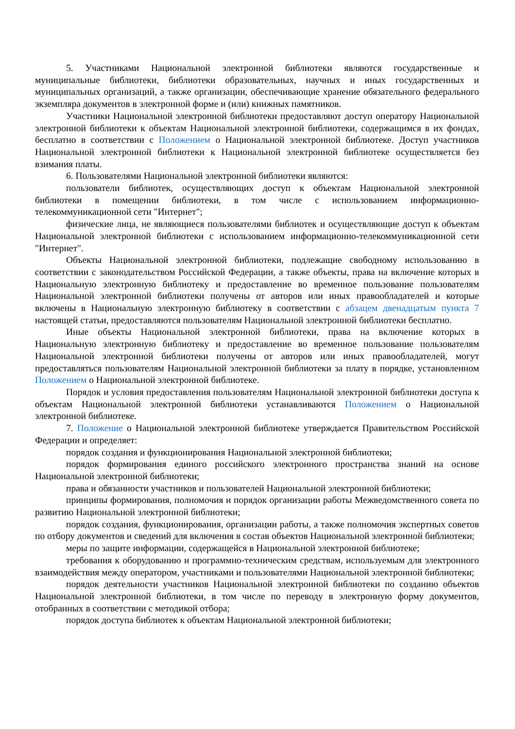5. Участниками Национальной электронной библиотеки являются государственные и муниципальные библиотеки, библиотеки образовательных, научных и иных государственных и муниципальных организаций, а также организации, обеспечивающие хранение обязательного федерального экземпляра документов в электронной форме и (или) книжных памятников.
Участники Национальной электронной библиотеки предоставляют доступ оператору Национальной электронной библиотеки к объектам Национальной электронной библиотеки, содержащимся в их фондах, бесплатно в соответствии с Положением о Национальной электронной библиотеке. Доступ участников Национальной электронной библиотеки к Национальной электронной библиотеке осуществляется без взимания платы.
6. Пользователями Национальной электронной библиотеки являются:
пользователи библиотек, осуществляющих доступ к объектам Национальной электронной библиотеки в помещении библиотеки, в том числе с использованием информационно-телекоммуникационной сети "Интернет";
физические лица, не являющиеся пользователями библиотек и осуществляющие доступ к объектам Национальной электронной библиотеки с использованием информационно-телекоммуникационной сети "Интернет".
Объекты Национальной электронной библиотеки, подлежащие свободному использованию в соответствии с законодательством Российской Федерации, а также объекты, права на включение которых в Национальную электронную библиотеку и предоставление во временное пользование пользователям Национальной электронной библиотеки получены от авторов или иных правообладателей и которые включены в Национальную электронную библиотеку в соответствии с абзацем двенадцатым пункта 7 настоящей статьи, предоставляются пользователям Национальной электронной библиотеки бесплатно.
Иные объекты Национальной электронной библиотеки, права на включение которых в Национальную электронную библиотеку и предоставление во временное пользование пользователям Национальной электронной библиотеки получены от авторов или иных правообладателей, могут предоставляться пользователям Национальной электронной библиотеки за плату в порядке, установленном Положением о Национальной электронной библиотеке.
Порядок и условия предоставления пользователям Национальной электронной библиотеки доступа к объектам Национальной электронной библиотеки устанавливаются Положением о Национальной электронной библиотеке.
7. Положение о Национальной электронной библиотеке утверждается Правительством Российской Федерации и определяет:
порядок создания и функционирования Национальной электронной библиотеки;
порядок формирования единого российского электронного пространства знаний на основе Национальной электронной библиотеки;
права и обязанности участников и пользователей Национальной электронной библиотеки;
принципы формирования, полномочия и порядок организации работы Межведомственного совета по развитию Национальной электронной библиотеки;
порядок создания, функционирования, организации работы, а также полномочия экспертных советов по отбору документов и сведений для включения в состав объектов Национальной электронной библиотеки;
меры по защите информации, содержащейся в Национальной электронной библиотеке;
требования к оборудованию и программно-техническим средствам, используемым для электронного взаимодействия между оператором, участниками и пользователями Национальной электронной библиотеки;
порядок деятельности участников Национальной электронной библиотеки по созданию объектов Национальной электронной библиотеки, в том числе по переводу в электронную форму документов, отобранных в соответствии с методикой отбора;
порядок доступа библиотек к объектам Национальной электронной библиотеки;